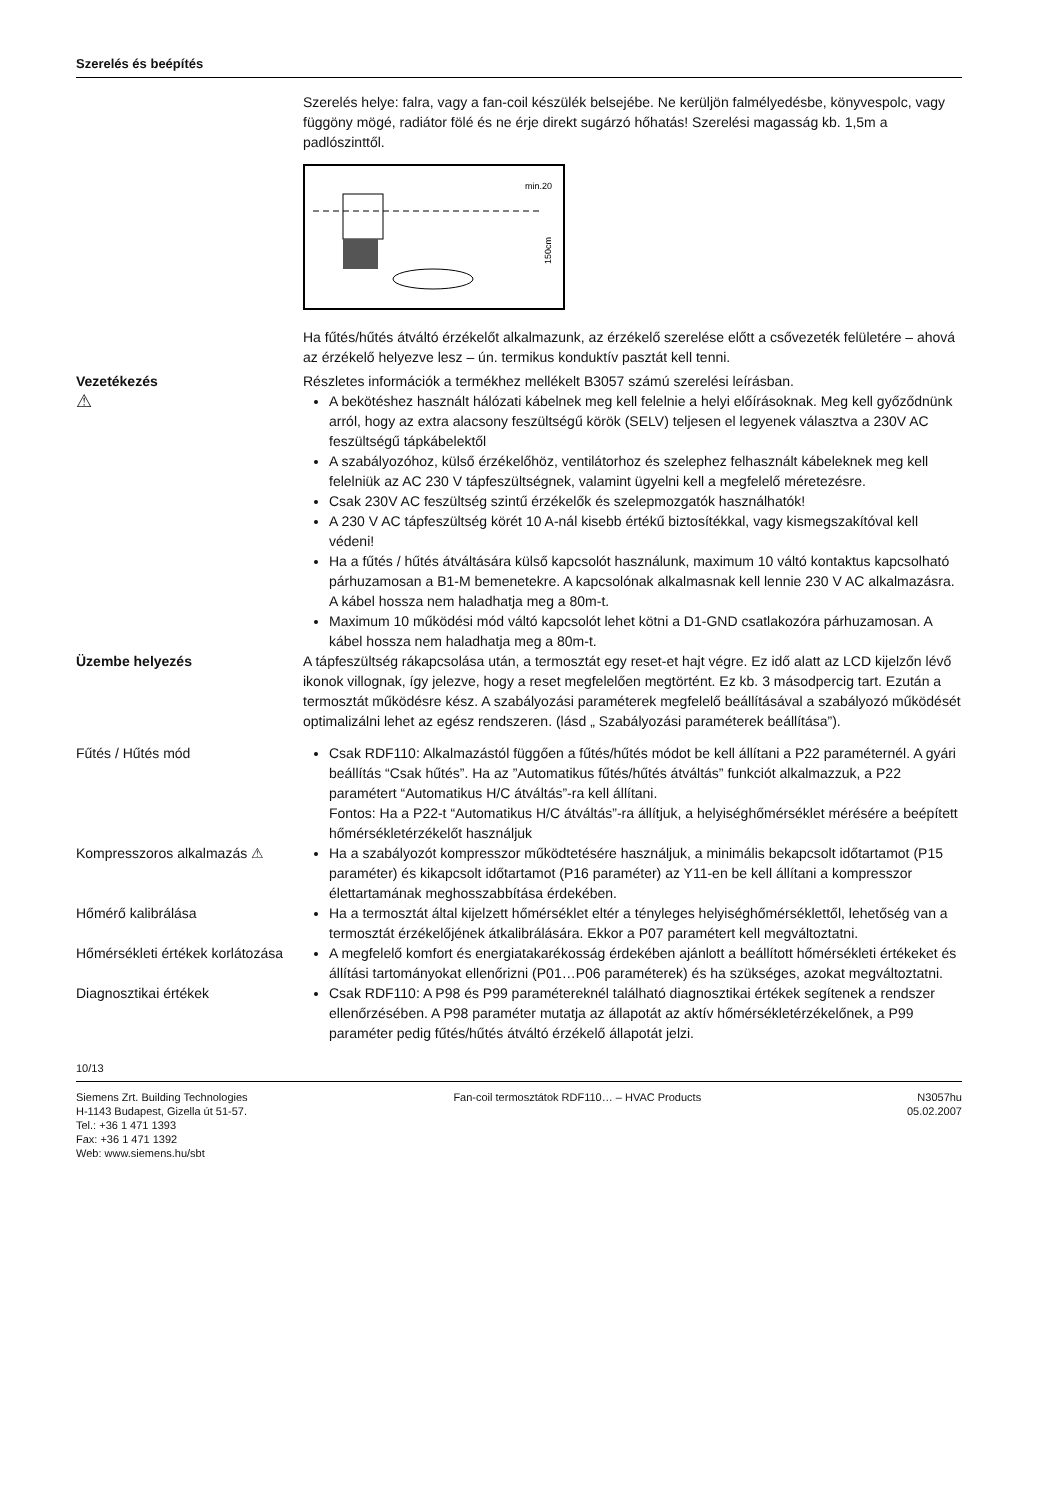Szerelés és beépítés
Szerelés helye: falra, vagy a fan-coil készülék belsejébe. Ne kerüljön falmélyedésbe, könyvespolc, vagy függöny mögé, radiátor fölé és ne érje direkt sugárzó hőhatás! Szerelési magasság kb. 1,5m a padlószinttől.
min.20
150cm
Ha fűtés/hűtés átváltó érzékelőt alkalmazunk, az érzékelő szerelése előtt a csővezeték felületére – ahová az érzékelő helyezve lesz – ún. termikus konduktív pasztát kell tenni.
Vezetékezés
⚠
Részletes információk a termékhez mellékelt B3057 számú szerelési leírásban.
A bekötéshez használt hálózati kábelnek meg kell felelnie a helyi előírásoknak. Meg kell győződnünk arról, hogy az extra alacsony feszültségű körök (SELV) teljesen el legyenek választva a 230V AC feszültségű tápkábelektől
A szabályozóhoz, külső érzékelőhöz, ventilátorhoz és szelephez felhasznált kábeleknek meg kell felelniük az AC 230 V tápfeszültségnek, valamint ügyelni kell a megfelelő méretezésre.
Csak 230V AC feszültség szintű érzékelők és szelepmozgatók használhatók!
A 230 V AC tápfeszültség körét 10 A-nál kisebb értékű biztosítékkal, vagy kismegszakítóval kell védeni!
Ha a fűtés / hűtés átváltására külső kapcsolót használunk, maximum 10 váltó kontaktus kapcsolható párhuzamosan a B1-M bemenetekre. A kapcsolónak alkalmasnak kell lennie 230 V AC alkalmazásra. A kábel hossza nem haladhatja meg a 80m-t.
Maximum 10 működési mód váltó kapcsolót lehet kötni a D1-GND csatlakozóra párhuzamosan. A kábel hossza nem haladhatja meg a 80m-t.
Üzembe helyezés A tápfeszültség rákapcsolása után, a termosztát egy reset-et hajt végre. Ez idő alatt az LCD kijelzőn lévő ikonok villognak, így jelezve, hogy a reset megfelelően megtörtént. Ez kb. 3 másodpercig tart. Ezután a termosztát működésre kész. A szabályozási paraméterek megfelelő beállításával a szabályozó működését optimalizálni lehet az egész rendszeren. (lásd „ Szabályozási paraméterek beállítása”).
Fűtés / Hűtés mód Csak RDF110: Alkalmazástól függően a fűtés/hűtés módot be kell állítani a P22 paraméternél. A gyári beállítás “Csak hűtés”. Ha az ”Automatikus fűtés/hűtés átváltás” funkciót alkalmazzuk, a P22 paramétert “Automatikus H/C átváltás”-ra kell állítani.
Fontos: Ha a P22-t “Automatikus H/C átváltás”-ra állítjuk, a helyiséghőmérséklet mérésére a beépített hőmérsékletérzékelőt használjuk
Kompresszoros alkalmazás ⚠ Ha a szabályozót kompresszor működtetésére használjuk, a minimális bekapcsolt időtartamot (P15 paraméter) és kikapcsolt időtartamot (P16 paraméter) az Y11-en be kell állítani a kompresszor élettartamának meghosszabbítása érdekében.
Hőmérő kalibrálása Ha a termosztát által kijelzett hőmérséklet eltér a tényleges helyiséghőmérséklettől, lehetőség van a termosztát érzékelőjének átkalibrálására. Ekkor a P07 paramétert kell megváltoztatni.
Hőmérsékleti értékek korlátozása
A megfelelő komfort és energiatakarékosság érdekében ajánlott a beállított hőmérsékleti értékeket és állítási tartományokat ellenőrizni (P01…P06 paraméterek) és ha szükséges, azokat megváltoztatni.
Diagnosztikai értékek Csak RDF110: A P98 és P99 paramétereknél található diagnosztikai értékek segítenek a rendszer ellenőrzésében. A P98 paraméter mutatja az állapotát az aktív hőmérsékletérzékelőnek, a P99 paraméter pedig fűtés/hűtés átváltó érzékelő állapotát jelzi.
10/13
Siemens Zrt. Building Technologies
H-1143 Budapest, Gizella út 51-57.
Tel.: +36 1 471 1393
Fax: +36 1 471 1392
Web: www.siemens.hu/sbt
Fan-coil termosztátok RDF110… – HVAC Products
N3057hu
05.02.2007